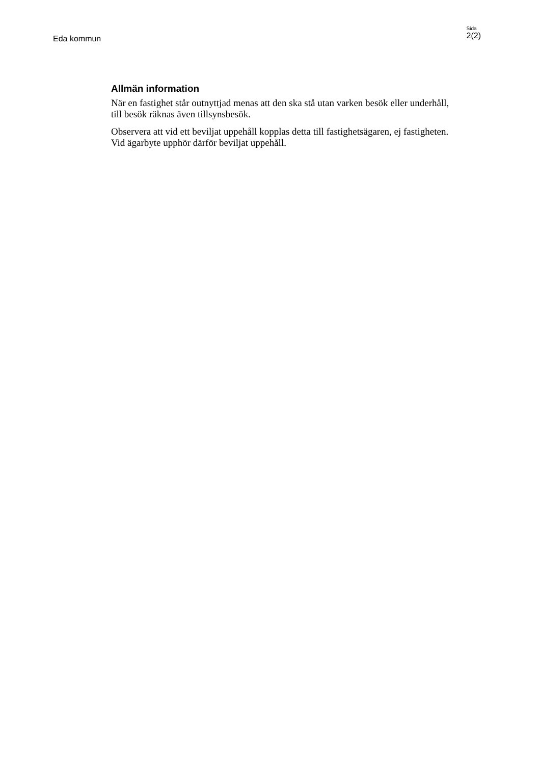Eda kommun
Sida
2(2)
Allmän information
När en fastighet står outnyttjad menas att den ska stå utan varken besök eller underhåll, till besök räknas även tillsynsbesök.
Observera att vid ett beviljat uppehåll kopplas detta till fastighetsägaren, ej fastigheten. Vid ägarbyte upphör därför beviljat uppehåll.